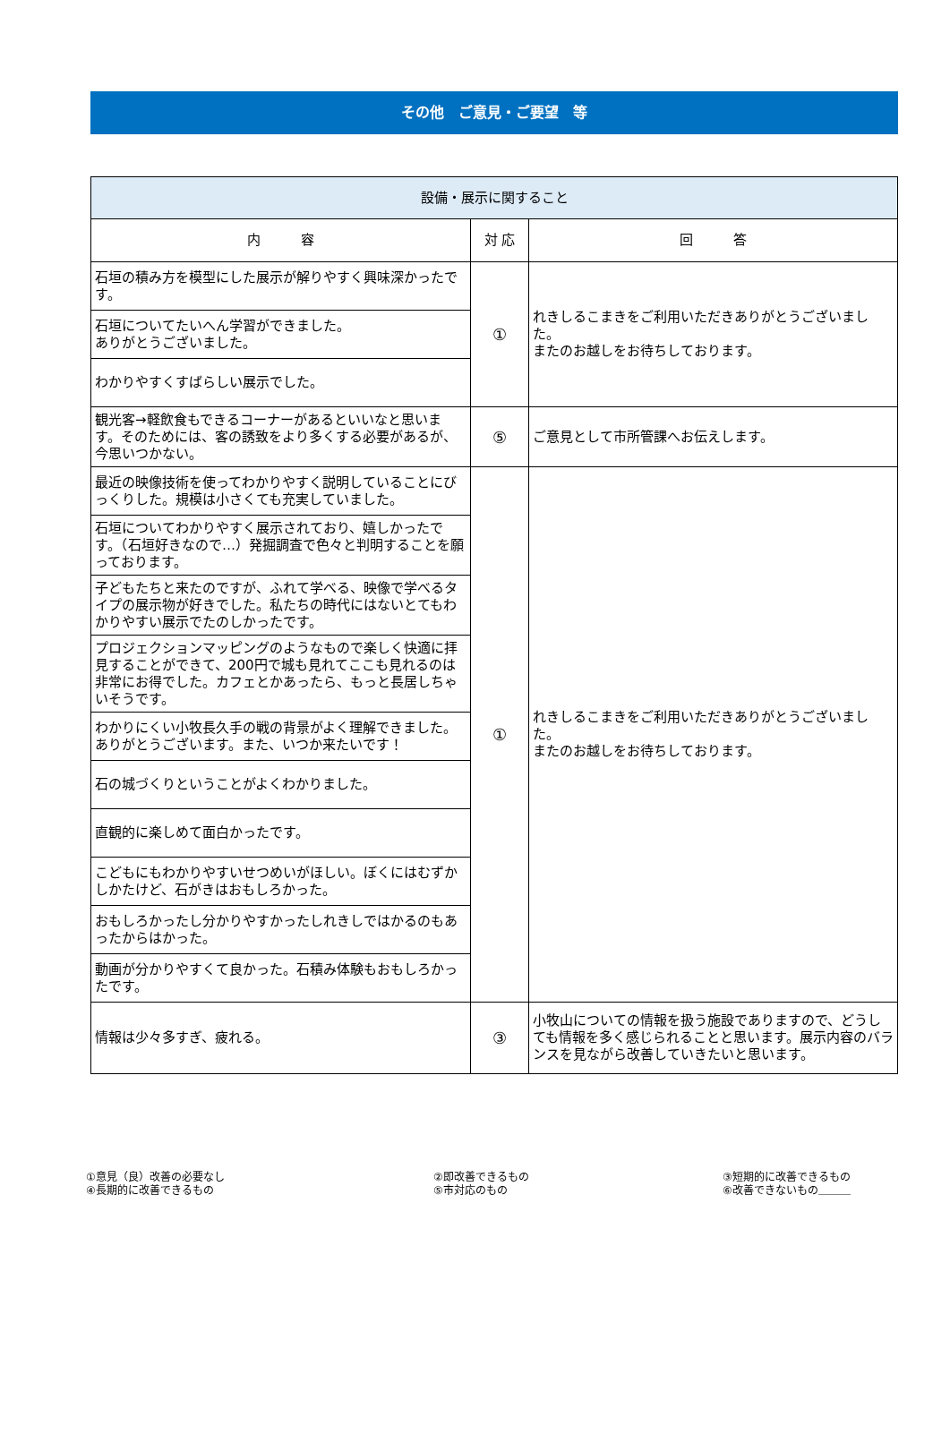その他　ご意見・ご要望　等
| 設備・展示に関すること | | |
| --- | --- | --- |
| 内 容 | 対 応 | 回 答 |
| 石垣の積み方を模型にした展示が解りやすく興味深かったです。 | ① | れきしるこまきをご利用いただきありがとうございました。 またのお越しをお待ちしております。 |
| 石垣についてたいへん学習ができました。 ありがとうございました。 | | |
| わかりやすくすばらしい展示でした。 | | |
| 観光客→軽飲食もできるコーナーがあるといいなと思います。そのためには、客の誘致をより多くする必要があるが、今思いつかない。 | ⑤ | ご意見として市所管課へお伝えします。 |
| 最近の映像技術を使ってわかりやすく説明していることにびっくりした。規模は小さくても充実していました。 | ① | れきしるこまきをご利用いただきありがとうございました。 またのお越しをお待ちしております。 |
| 石垣についてわかりやすく展示されており、嬉しかったです。（石垣好きなので…）発掘調査で色々と判明することを願っております。 | | |
| 子どもたちと来たのですが、ふれて学べる、映像で学べるタイプの展示物が好きでした。私たちの時代にはないとてもわかりやすい展示でたのしかったです。 | | |
| プロジェクションマッピングのようなもので楽しく快適に拝見することができて、200円で城も見れてここも見れるのは非常にお得でした。カフェとかあったら、もっと長居しちゃいそうです。 | | |
| わかりにくい小牧長久手の戦の背景がよく理解できました。ありがとうございます。また、いつか来たいです！ | | |
| 石の城づくりということがよくわかりました。 | | |
| 直観的に楽しめて面白かったです。 | | |
| こどもにもわかりやすいせつめいがほしい。ぼくにはむずかしかたけど、石がきはおもしろかった。 | | |
| おもしろかったし分かりやすかったしれきしではかるのもあったからはかった。 | | |
| 動画が分かりやすくて良かった。石積み体験もおもしろかったです。 | | |
| 情報は少々多すぎ、疲れる。 | ③ | 小牧山についての情報を扱う施設でありますので、どうしても情報を多く感じられることと思います。展示内容のバランスを見ながら改善していきたいと思います。 |
①意見（良）改善の必要なし
④長期的に改善できるもの
②即改善できるもの
⑤市対応のもの
③短期的に改善できるもの
⑥改善できないもの＿＿＿